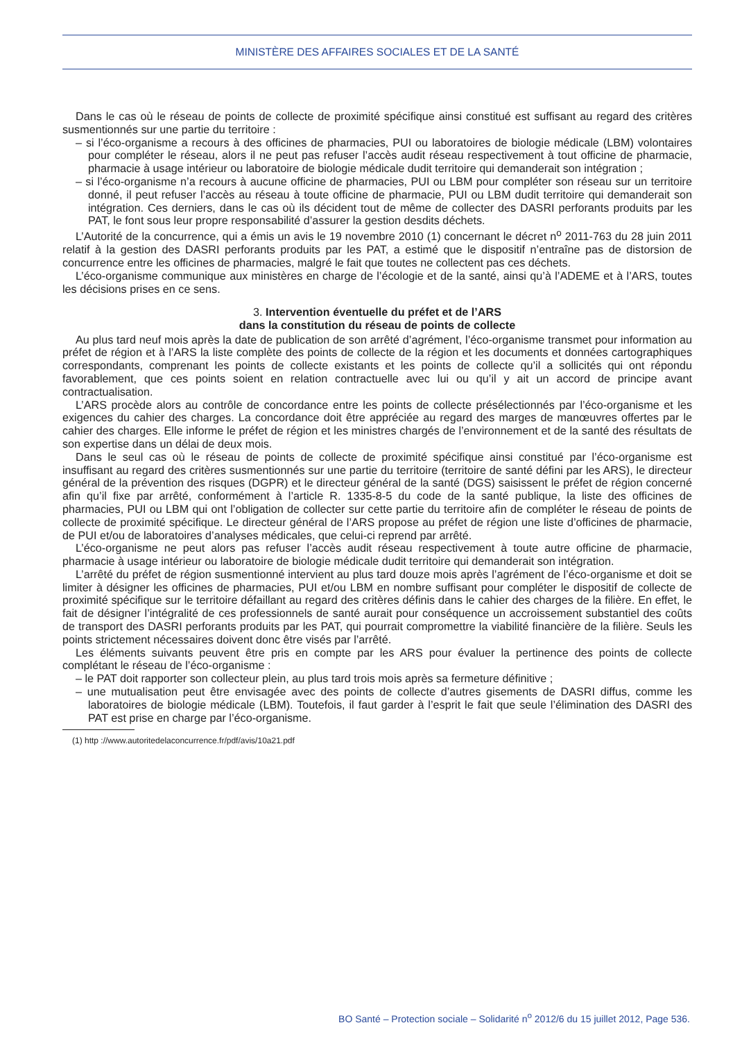MINISTÈRE DES AFFAIRES SOCIALES ET DE LA SANTÉ
Dans le cas où le réseau de points de collecte de proximité spécifique ainsi constitué est suffisant au regard des critères susmentionnés sur une partie du territoire :
– si l’éco-organisme a recours à des officines de pharmacies, PUI ou laboratoires de biologie médicale (LBM) volontaires pour compléter le réseau, alors il ne peut pas refuser l’accès audit réseau respectivement à tout officine de pharmacie, pharmacie à usage intérieur ou laboratoire de biologie médicale dudit territoire qui demanderait son intégration ;
– si l’éco-organisme n’a recours à aucune officine de pharmacies, PUI ou LBM pour compléter son réseau sur un territoire donné, il peut refuser l’accès au réseau à toute officine de pharmacie, PUI ou LBM dudit territoire qui demanderait son intégration. Ces derniers, dans le cas où ils décident tout de même de collecter des DASRI perforants produits par les PAT, le font sous leur propre responsabilité d’assurer la gestion desdits déchets.
L’Autorité de la concurrence, qui a émis un avis le 19 novembre 2010 (1) concernant le décret n<sup>o</sup> 2011-763 du 28 juin 2011 relatif à la gestion des DASRI perforants produits par les PAT, a estimé que le dispositif n’entraîne pas de distorsion de concurrence entre les officines de pharmacies, malgré le fait que toutes ne collectent pas ces déchets.
L’éco-organisme communique aux ministères en charge de l’écologie et de la santé, ainsi qu’à l’ADEME et à l’ARS, toutes les décisions prises en ce sens.
3. Intervention éventuelle du préfet et de l’ARS
dans la constitution du réseau de points de collecte
Au plus tard neuf mois après la date de publication de son arrêté d’agrément, l’éco-organisme transmet pour information au préfet de région et à l’ARS la liste complète des points de collecte de la région et les documents et données cartographiques correspondants, comprenant les points de collecte existants et les points de collecte qu’il a sollicités qui ont répondu favorablement, que ces points soient en relation contractuelle avec lui ou qu’il y ait un accord de principe avant contractualisation.
L’ARS procède alors au contrôle de concordance entre les points de collecte présélectionnés par l’éco-organisme et les exigences du cahier des charges. La concordance doit être appréciée au regard des marges de manœuvres offertes par le cahier des charges. Elle informe le préfet de région et les ministres chargés de l’environnement et de la santé des résultats de son expertise dans un délai de deux mois.
Dans le seul cas où le réseau de points de collecte de proximité spécifique ainsi constitué par l’éco-organisme est insuffisant au regard des critères susmentionnés sur une partie du territoire (territoire de santé défini par les ARS), le directeur général de la prévention des risques (DGPR) et le directeur général de la santé (DGS) saisissent le préfet de région concerné afin qu’il fixe par arrêté, conformément à l’article R. 1335-8-5 du code de la santé publique, la liste des officines de pharmacies, PUI ou LBM qui ont l’obligation de collecter sur cette partie du territoire afin de compléter le réseau de points de collecte de proximité spécifique. Le directeur général de l’ARS propose au préfet de région une liste d’officines de pharmacie, de PUI et/ou de laboratoires d’analyses médicales, que celui-ci reprend par arrêté.
L’éco-organisme ne peut alors pas refuser l’accès audit réseau respectivement à toute autre officine de pharmacie, pharmacie à usage intérieur ou laboratoire de biologie médicale dudit territoire qui demanderait son intégration.
L’arrêté du préfet de région susmentionné intervient au plus tard douze mois après l’agrément de l’éco-organisme et doit se limiter à désigner les officines de pharmacies, PUI et/ou LBM en nombre suffisant pour compléter le dispositif de collecte de proximité spécifique sur le territoire défaillant au regard des critères définis dans le cahier des charges de la filière. En effet, le fait de désigner l’intégralité de ces professionnels de santé aurait pour conséquence un accroissement substantiel des coûts de transport des DASRI perforants produits par les PAT, qui pourrait compromettre la viabilité financière de la filière. Seuls les points strictement nécessaires doivent donc être visés par l’arrêté.
Les éléments suivants peuvent être pris en compte par les ARS pour évaluer la pertinence des points de collecte complétant le réseau de l’éco-organisme :
– le PAT doit rapporter son collecteur plein, au plus tard trois mois après sa fermeture définitive ;
– une mutualisation peut être envisagée avec des points de collecte d’autres gisements de DASRI diffus, comme les laboratoires de biologie médicale (LBM). Toutefois, il faut garder à l’esprit le fait que seule l’élimination des DASRI des PAT est prise en charge par l’éco-organisme.
(1) http ://www.autoritedelaconcurrence.fr/pdf/avis/10a21.pdf
BO Santé – Protection sociale – Solidarité n<sup>o</sup> 2012/6 du 15 juillet 2012, Page 536.